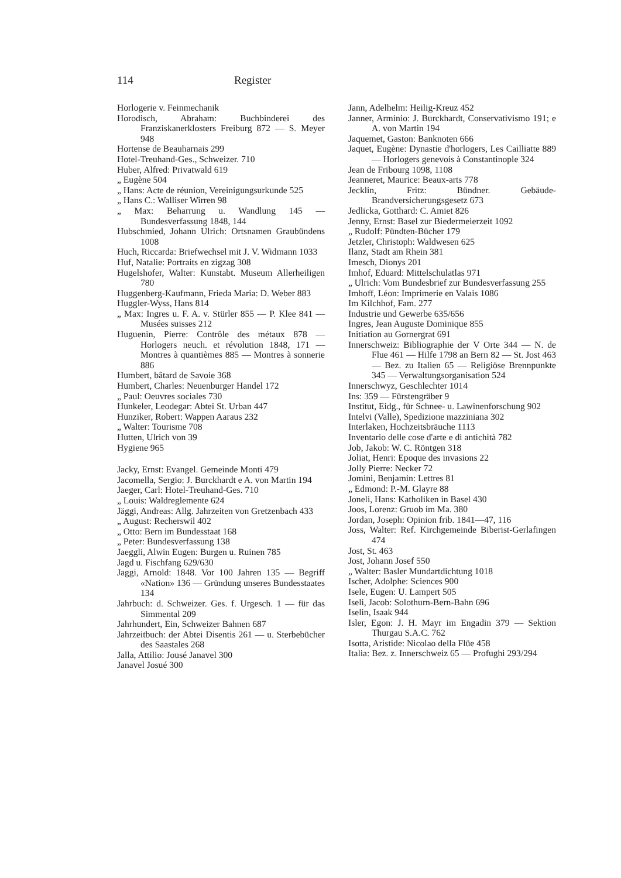114 Register
Horlogerie v. Feinmechanik
Horodisch, Abraham: Buchbinderei des Franziskanerklosters Freiburg 872 — S. Meyer 948
Hortense de Beauharnais 299
Hotel-Treuhand-Ges., Schweizer. 710
Huber, Alfred: Privatwald 619
„ Eugène 504
„ Hans: Acte de réunion, Vereinigungsurkunde 525
„ Hans C.: Walliser Wirren 98
„ Max: Beharrung u. Wandlung 145 — Bundesverfassung 1848, 144
Hubschmied, Johann Ulrich: Ortsnamen Graubündens 1008
Huch, Riccarda: Briefwechsel mit J. V. Widmann 1033
Huf, Natalie: Portraits en zigzag 308
Hugelshofer, Walter: Kunstabt. Museum Allerheiligen 780
Huggenberg-Kaufmann, Frieda Maria: D. Weber 883
Huggler-Wyss, Hans 814
„ Max: Ingres u. F. A. v. Stürler 855 — P. Klee 841 — Musées suisses 212
Huguenin, Pierre: Contrôle des métaux 878 — Horlogers neuch. et révolution 1848, 171 — Montres à quantièmes 885 — Montres à sonnerie 886
Humbert, bâtard de Savoie 368
Humbert, Charles: Neuenburger Handel 172
„ Paul: Oeuvres sociales 730
Hunkeler, Leodegar: Abtei St. Urban 447
Hunziker, Robert: Wappen Aaraus 232
„ Walter: Tourisme 708
Hutten, Ulrich von 39
Hygiene 965
Jacky, Ernst: Evangel. Gemeinde Monti 479
Jacomella, Sergio: J. Burckhardt e A. von Martin 194
Jaeger, Carl: Hotel-Treuhand-Ges. 710
„ Louis: Waldreglemente 624
Jäggi, Andreas: Allg. Jahrzeiten von Gretzenbach 433
„ August: Recherswil 402
„ Otto: Bern im Bundesstaat 168
„ Peter: Bundesverfassung 138
Jaeggli, Alwin Eugen: Burgen u. Ruinen 785
Jagd u. Fischfang 629/630
Jaggi, Arnold: 1848. Vor 100 Jahren 135 — Begriff «Nation» 136 — Gründung unseres Bundesstaates 134
Jahrbuch: d. Schweizer. Ges. f. Urgesch. 1 — für das Simmental 209
Jahrhundert, Ein, Schweizer Bahnen 687
Jahrzeitbuch: der Abtei Disentis 261 — u. Sterbebücher des Saastales 268
Jalla, Attilio: Jousé Janavel 300
Janavel Josué 300
Jann, Adelhelm: Heilig-Kreuz 452
Janner, Arminio: J. Burckhardt, Conservativismo 191; e A. von Martin 194
Jaquemet, Gaston: Banknoten 666
Jaquet, Eugène: Dynastie d'horlogers, Les Cailliatte 889 — Horlogers genevois à Constantinople 324
Jean de Fribourg 1098, 1108
Jeanneret, Maurice: Beaux-arts 778
Jecklin, Fritz: Bündner. Gebäude-Brandversicherungsgesetz 673
Jedlicka, Gotthard: C. Amiet 826
Jenny, Ernst: Basel zur Biedermeierzeit 1092
„ Rudolf: Pündten-Bücher 179
Jetzler, Christoph: Waldwesen 625
Ilanz, Stadt am Rhein 381
Imesch, Dionys 201
Imhof, Eduard: Mittelschulatlas 971
„ Ulrich: Vom Bundesbrief zur Bundesverfassung 255
Imhoff, Léon: Imprimerie en Valais 1086
Im Kilchhof, Fam. 277
Industrie und Gewerbe 635/656
Ingres, Jean Auguste Dominique 855
Initiation au Gornergrat 691
Innerschweiz: Bibliographie der V Orte 344 — N. de Flue 461 — Hilfe 1798 an Bern 82 — St. Jost 463 — Bez. zu Italien 65 — Religiöse Brennpunkte 345 — Verwaltungsorganisation 524
Innerschwyz, Geschlechter 1014
Ins: 359 — Fürstengräber 9
Institut, Eidg., für Schnee- u. Lawinenforschung 902
Intelvi (Valle), Spedizione mazziniana 302
Interlaken, Hochzeitsbräuche 1113
Inventario delle cose d'arte e di antichità 782
Job, Jakob: W. C. Röntgen 318
Joliat, Henri: Epoque des invasions 22
Jolly Pierre: Necker 72
Jomini, Benjamin: Lettres 81
„ Edmond: P.-M. Glayre 88
Joneli, Hans: Katholiken in Basel 430
Joos, Lorenz: Gruob im Ma. 380
Jordan, Joseph: Opinion frib. 1841—47, 116
Joss, Walter: Ref. Kirchgemeinde Biberist-Gerlafingen 474
Jost, St. 463
Jost, Johann Josef 550
„ Walter: Basler Mundartdichtung 1018
Ischer, Adolphe: Sciences 900
Isele, Eugen: U. Lampert 505
Iseli, Jacob: Solothurn-Bern-Bahn 696
Iselin, Isaak 944
Isler, Egon: J. H. Mayr im Engadin 379 — Sektion Thurgau S.A.C. 762
Isotta, Aristide: Nicolao della Flüe 458
Italia: Bez. z. Innerschweiz 65 — Profughi 293/294